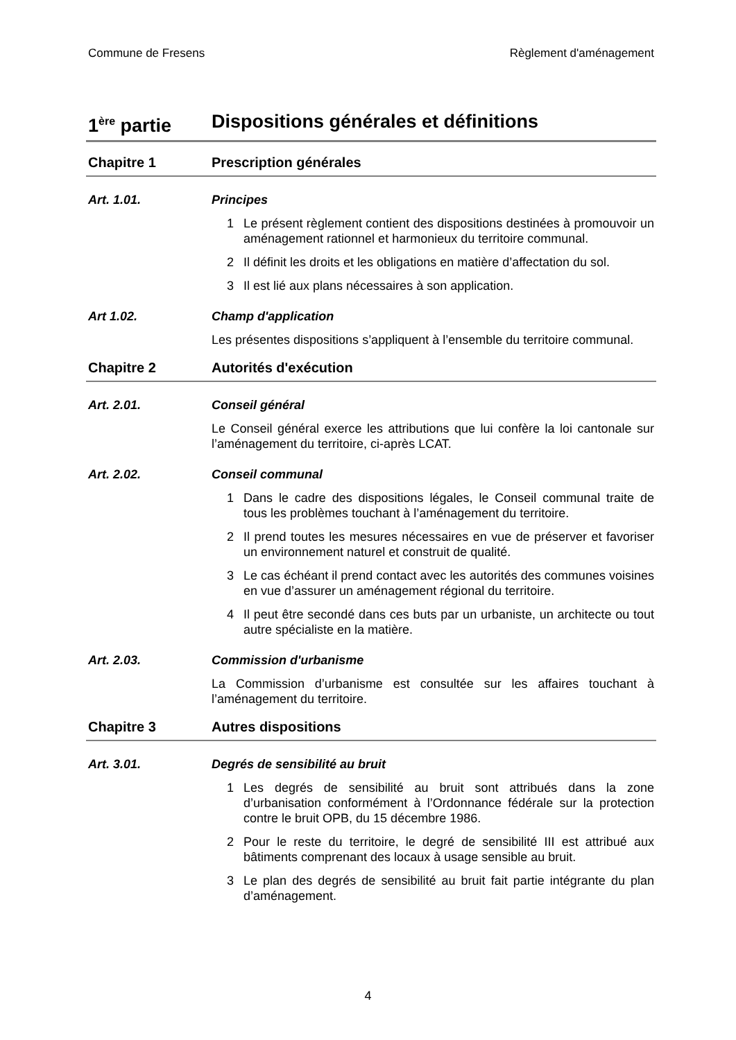Commune de Fresens Règlement d'aménagement
1<sup>ère</sup> partie Dispositions générales et définitions
Chapitre 1 Prescription générales
Art. 1.01. Principes
1 Le présent règlement contient des dispositions destinées à promouvoir un aménagement rationnel et harmonieux du territoire communal.
2 Il définit les droits et les obligations en matière d’affectation du sol.
3 Il est lié aux plans nécessaires à son application.
Art 1.02. Champ d'application
Les présentes dispositions s’appliquent à l’ensemble du territoire communal.
Chapitre 2 Autorités d'exécution
Art. 2.01. Conseil général
Le Conseil général exerce les attributions que lui confère la loi cantonale sur l’aménagement du territoire, ci-après LCAT.
Art. 2.02. Conseil communal
1 Dans le cadre des dispositions légales, le Conseil communal traite de tous les problèmes touchant à l’aménagement du territoire.
2 Il prend toutes les mesures nécessaires en vue de préserver et favoriser un environnement naturel et construit de qualité.
3 Le cas échéant il prend contact avec les autorités des communes voisines en vue d’assurer un aménagement régional du territoire.
4 Il peut être secondé dans ces buts par un urbaniste, un architecte ou tout autre spécialiste en la matière.
Art. 2.03. Commission d'urbanisme
La Commission d’urbanisme est consultée sur les affaires touchant à l’aménagement du territoire.
Chapitre 3 Autres dispositions
Art. 3.01. Degrés de sensibilité au bruit
1 Les degrés de sensibilité au bruit sont attribués dans la zone d’urbanisation conformément à l’Ordonnance fédérale sur la protection contre le bruit OPB, du 15 décembre 1986.
2 Pour le reste du territoire, le degré de sensibilité III est attribué aux bâtiments comprenant des locaux à usage sensible au bruit.
3 Le plan des degrés de sensibilité au bruit fait partie intégrante du plan d’aménagement.
4